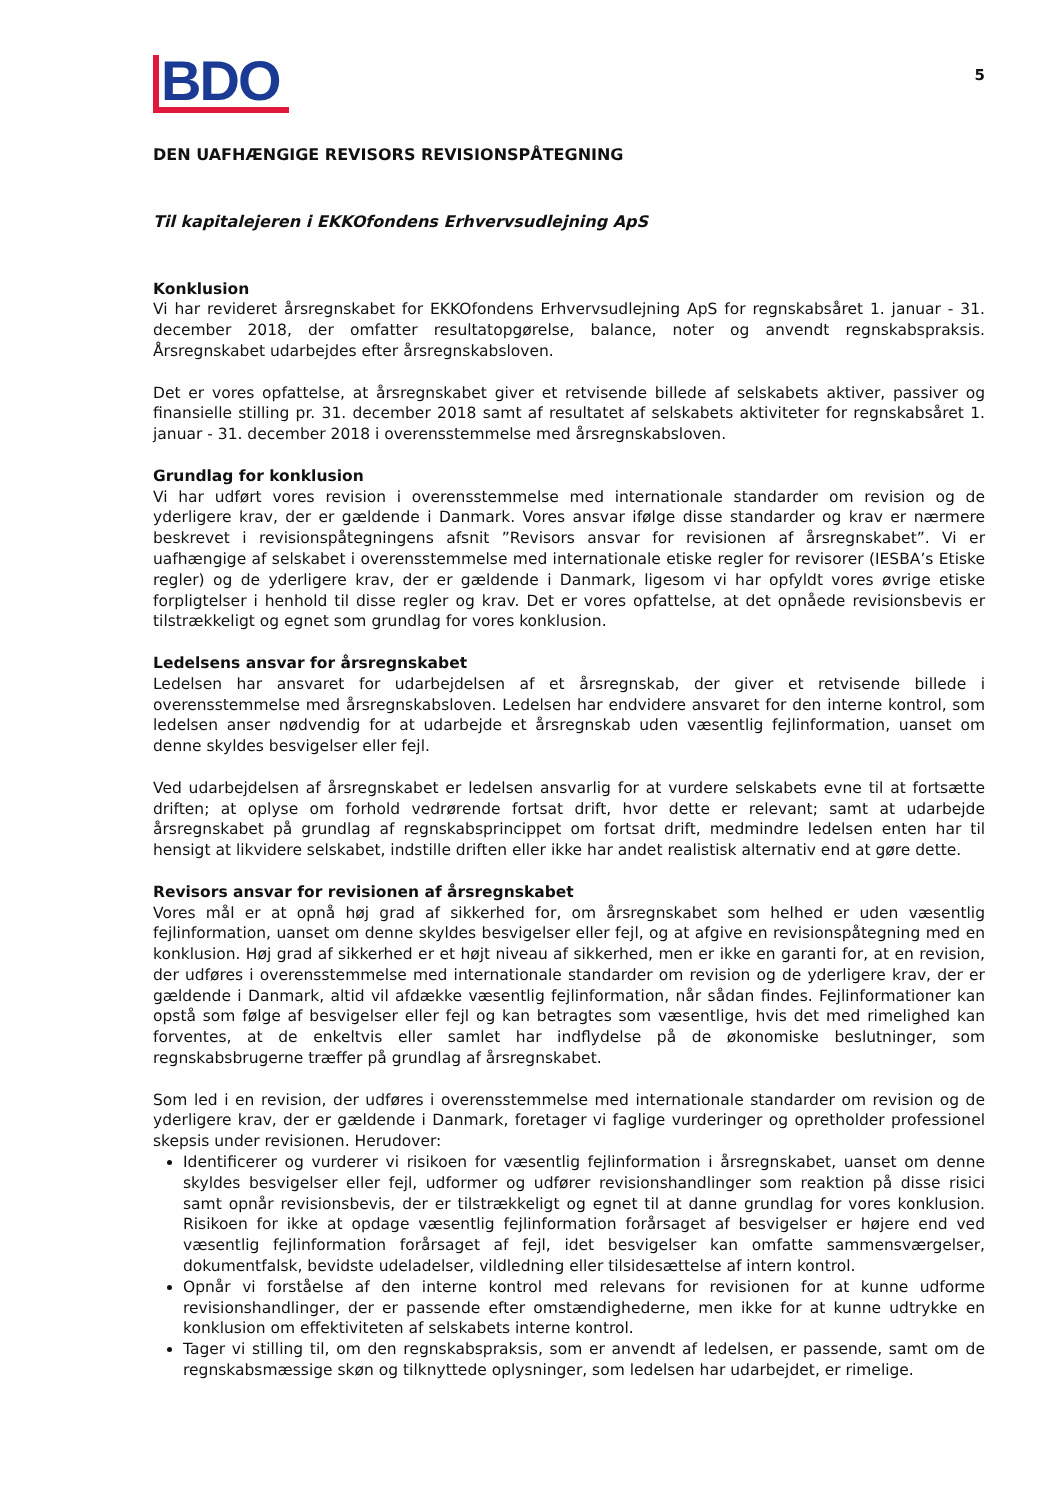BDO
5
DEN UAFHÆNGIGE REVISORS REVISIONSPÅTEGNING
Til kapitalejeren i EKKOfondens Erhvervsudlejning ApS
Konklusion
Vi har revideret årsregnskabet for EKKOfondens Erhvervsudlejning ApS for regnskabsåret 1. januar - 31. december 2018, der omfatter resultatopgørelse, balance, noter og anvendt regnskabspraksis. Årsregnskabet udarbejdes efter årsregnskabsloven.
Det er vores opfattelse, at årsregnskabet giver et retvisende billede af selskabets aktiver, passiver og finansielle stilling pr. 31. december 2018 samt af resultatet af selskabets aktiviteter for regnskabsåret 1. januar - 31. december 2018 i overensstemmelse med årsregnskabsloven.
Grundlag for konklusion
Vi har udført vores revision i overensstemmelse med internationale standarder om revision og de yderligere krav, der er gældende i Danmark. Vores ansvar ifølge disse standarder og krav er nærmere beskrevet i revisionspåtegningens afsnit ”Revisors ansvar for revisionen af årsregnskabet”. Vi er uafhængige af selskabet i overensstemmelse med internationale etiske regler for revisorer (IESBA’s Etiske regler) og de yderligere krav, der er gældende i Danmark, ligesom vi har opfyldt vores øvrige etiske forpligtelser i henhold til disse regler og krav. Det er vores opfattelse, at det opnåede revisionsbevis er tilstrækkeligt og egnet som grundlag for vores konklusion.
Ledelsens ansvar for årsregnskabet
Ledelsen har ansvaret for udarbejdelsen af et årsregnskab, der giver et retvisende billede i overensstemmelse med årsregnskabsloven. Ledelsen har endvidere ansvaret for den interne kontrol, som ledelsen anser nødvendig for at udarbejde et årsregnskab uden væsentlig fejlinformation, uanset om denne skyldes besvigelser eller fejl.
Ved udarbejdelsen af årsregnskabet er ledelsen ansvarlig for at vurdere selskabets evne til at fortsætte driften; at oplyse om forhold vedrørende fortsat drift, hvor dette er relevant; samt at udarbejde årsregnskabet på grundlag af regnskabsprincippet om fortsat drift, medmindre ledelsen enten har til hensigt at likvidere selskabet, indstille driften eller ikke har andet realistisk alternativ end at gøre dette.
Revisors ansvar for revisionen af årsregnskabet
Vores mål er at opnå høj grad af sikkerhed for, om årsregnskabet som helhed er uden væsentlig fejlinformation, uanset om denne skyldes besvigelser eller fejl, og at afgive en revisionspåtegning med en konklusion. Høj grad af sikkerhed er et højt niveau af sikkerhed, men er ikke en garanti for, at en revision, der udføres i overensstemmelse med internationale standarder om revision og de yderligere krav, der er gældende i Danmark, altid vil afdække væsentlig fejlinformation, når sådan findes. Fejlinformationer kan opstå som følge af besvigelser eller fejl og kan betragtes som væsentlige, hvis det med rimelighed kan forventes, at de enkeltvis eller samlet har indflydelse på de økonomiske beslutninger, som regnskabsbrugerne træffer på grundlag af årsregnskabet.
Som led i en revision, der udføres i overensstemmelse med internationale standarder om revision og de yderligere krav, der er gældende i Danmark, foretager vi faglige vurderinger og opretholder professionel skepsis under revisionen. Herudover:
Identificerer og vurderer vi risikoen for væsentlig fejlinformation i årsregnskabet, uanset om denne skyldes besvigelser eller fejl, udformer og udfører revisionshandlinger som reaktion på disse risici samt opnår revisionsbevis, der er tilstrækkeligt og egnet til at danne grundlag for vores konklusion. Risikoen for ikke at opdage væsentlig fejlinformation forårsaget af besvigelser er højere end ved væsentlig fejlinformation forårsaget af fejl, idet besvigelser kan omfatte sammensværgelser, dokumentfalsk, bevidste udeladelser, vildledning eller tilsidesættelse af intern kontrol.
Opnår vi forståelse af den interne kontrol med relevans for revisionen for at kunne udforme revisionshandlinger, der er passende efter omstændighederne, men ikke for at kunne udtrykke en konklusion om effektiviteten af selskabets interne kontrol.
Tager vi stilling til, om den regnskabspraksis, som er anvendt af ledelsen, er passende, samt om de regnskabsmæssige skøn og tilknyttede oplysninger, som ledelsen har udarbejdet, er rimelige.